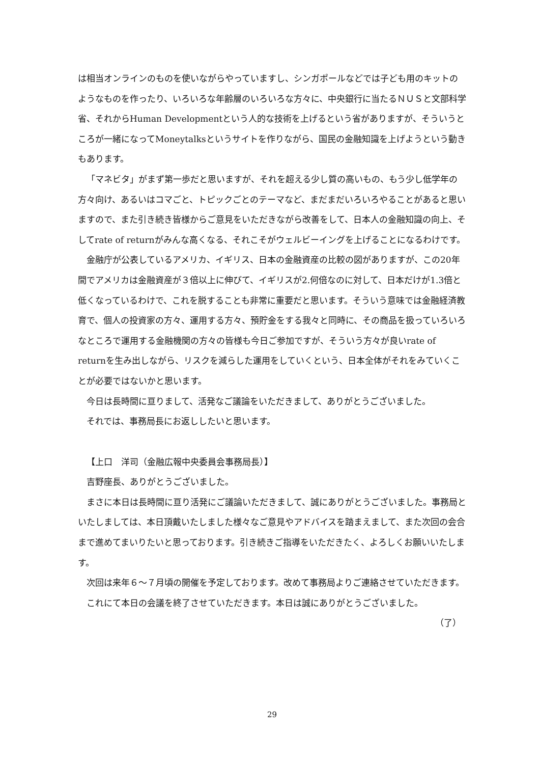は相当オンラインのものを使いながらやっていますし、シンガポールなどでは子ども用のキットのようなものを作ったり、いろいろな年齢層のいろいろな方々に、中央銀行に当たるＮＵＳと文部科学省、それからHuman Developmentという人的な技術を上げるという省がありますが、そういうところが一緒になってMoneytalksというサイトを作りながら、国民の金融知識を上げようという動きもあります。
「マネビタ」がまず第一歩だと思いますが、それを超える少し質の高いもの、もう少し低学年の方々向け、あるいはコマごと、トピックごとのテーマなど、まだまだいろいろやることがあると思いますので、また引き続き皆様からご意見をいただきながら改善をして、日本人の金融知識の向上、そしてrate of returnがみんな高くなる、それこそがウェルビーイングを上げることになるわけです。
金融庁が公表しているアメリカ、イギリス、日本の金融資産の比較の図がありますが、この20年間でアメリカは金融資産が３倍以上に伸びて、イギリスが2.何倍なのに対して、日本だけが1.3倍と低くなっているわけで、これを脱することも非常に重要だと思います。そういう意味では金融経済教育で、個人の投資家の方々、運用する方々、預貯金をする我々と同時に、その商品を扱っていろいろなところで運用する金融機関の方々の皆様も今日ご参加ですが、そういう方々が良いrate of returnを生み出しながら、リスクを減らした運用をしていくという、日本全体がそれをみていくことが必要ではないかと思います。
今日は長時間に亘りまして、活発なご議論をいただきまして、ありがとうございました。
それでは、事務局長にお返ししたいと思います。
【上口　洋司（金融広報中央委員会事務局長）】
吉野座長、ありがとうございました。
まさに本日は長時間に亘り活発にご議論いただきまして、誠にありがとうございました。事務局といたしましては、本日頂戴いたしました様々なご意見やアドバイスを踏まえまして、また次回の会合まで進めてまいりたいと思っております。引き続きご指導をいただきたく、よろしくお願いいたします。
次回は来年６～７月頃の開催を予定しております。改めて事務局よりご連絡させていただきます。
これにて本日の会議を終了させていただきます。本日は誠にありがとうございました。
（了）
29